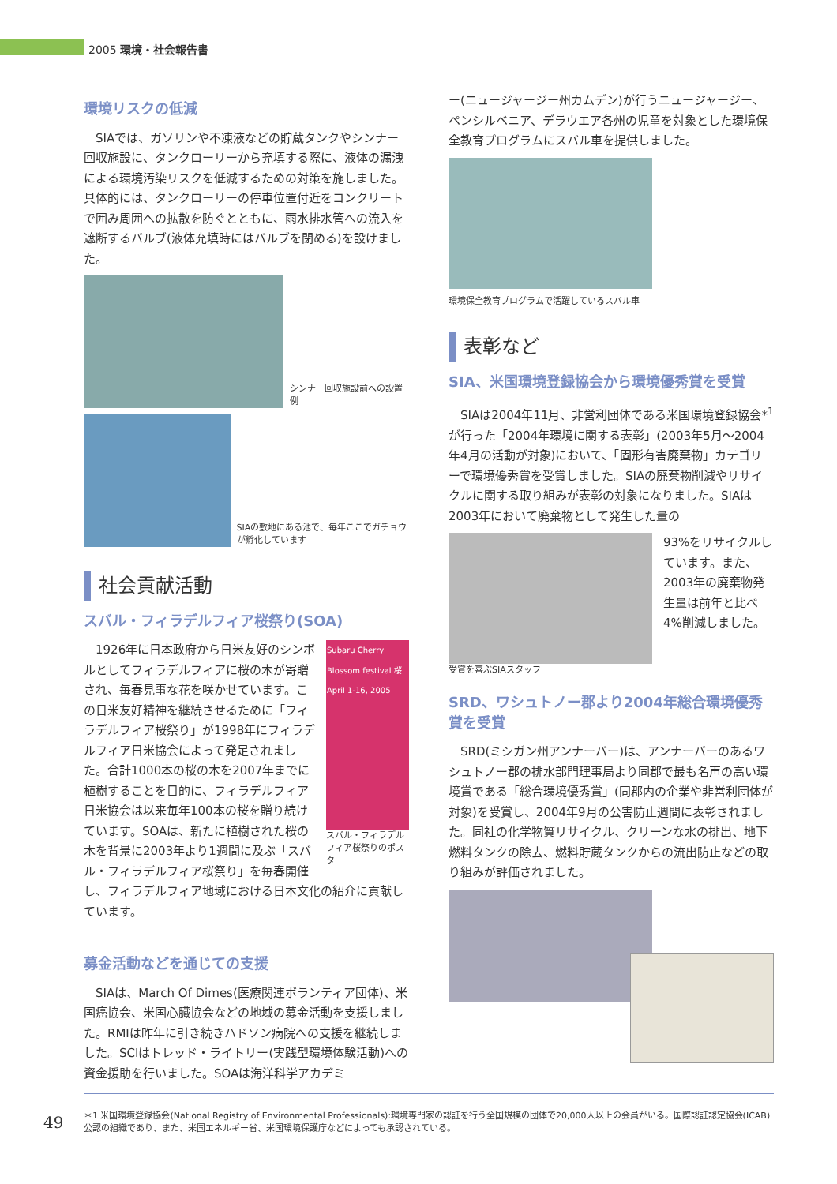2005 環境・社会報告書
環境リスクの低減
SIAでは、ガソリンや不凍液などの貯蔵タンクやシンナー回収施設に、タンクローリーから充填する際に、液体の漏洩による環境汚染リスクを低減するための対策を施しました。具体的には、タンクローリーの停車位置付近をコンクリートで囲み周囲への拡散を防ぐとともに、雨水排水管への流入を遮断するバルブ(液体充填時にはバルブを閉める)を設けました。
シンナー回収施設前への設置例
SIAの敷地にある池で、毎年ここでガチョウが孵化しています
社会貢献活動
スバル・フィラデルフィア桜祭り(SOA)
Subaru Cherry Blossom festival 桜 April 1-16, 2005
スバル・フィラデルフィア桜祭りのポスター
1926年に日本政府から日米友好のシンボルとしてフィラデルフィアに桜の木が寄贈され、毎春見事な花を咲かせています。この日米友好精神を継続させるために「フィラデルフィア桜祭り」が1998年にフィラデルフィア日米協会によって発足されました。合計1000本の桜の木を2007年までに植樹することを目的に、フィラデルフィア日米協会は以来毎年100本の桜を贈り続けています。SOAは、新たに植樹された桜の木を背景に2003年より1週間に及ぶ「スバル・フィラデルフィア桜祭り」を毎春開催し、フィラデルフィア地域における日本文化の紹介に貢献しています。
募金活動などを通じての支援
SIAは、March Of Dimes(医療関連ボランティア団体)、米国癌協会、米国心臓協会などの地域の募金活動を支援しました。RMIは昨年に引き続きハドソン病院への支援を継続しました。SCIはトレッド・ライトリー(実践型環境体験活動)への資金援助を行いました。SOAは海洋科学アカデミ
ー(ニュージャージー州カムデン)が行うニュージャージー、ペンシルベニア、デラウエア各州の児童を対象とした環境保全教育プログラムにスバル車を提供しました。
環境保全教育プログラムで活躍しているスバル車
表彰など
SIA、米国環境登録協会から環境優秀賞を受賞
SIAは2004年11月、非営利団体である米国環境登録協会*<sup>1</sup>が行った「2004年環境に関する表彰」(2003年5月～2004年4月の活動が対象)において、「固形有害廃棄物」カテゴリーで環境優秀賞を受賞しました。SIAの廃棄物削減やリサイクルに関する取り組みが表彰の対象になりました。SIAは2003年において廃棄物として発生した量の
93%をリサイクルしています。また、2003年の廃棄物発生量は前年と比べ4%削減しました。
受賞を喜ぶSIAスタッフ
SRD、ワシュトノー郡より2004年総合環境優秀賞を受賞
SRD(ミシガン州アンナーバー)は、アンナーバーのあるワシュトノー郡の排水部門理事局より同郡で最も名声の高い環境賞である「総合環境優秀賞」(同郡内の企業や非営利団体が対象)を受賞し、2004年9月の公害防止週間に表彰されました。同社の化学物質リサイクル、クリーンな水の排出、地下燃料タンクの除去、燃料貯蔵タンクからの流出防止などの取り組みが評価されました。
49
＊1 米国環境登録協会(National Registry of Environmental Professionals):環境専門家の認証を行う全国規模の団体で20,000人以上の会員がいる。国際認証認定協会(ICAB)公認の組織であり、また、米国エネルギー省、米国環境保護庁などによっても承認されている。